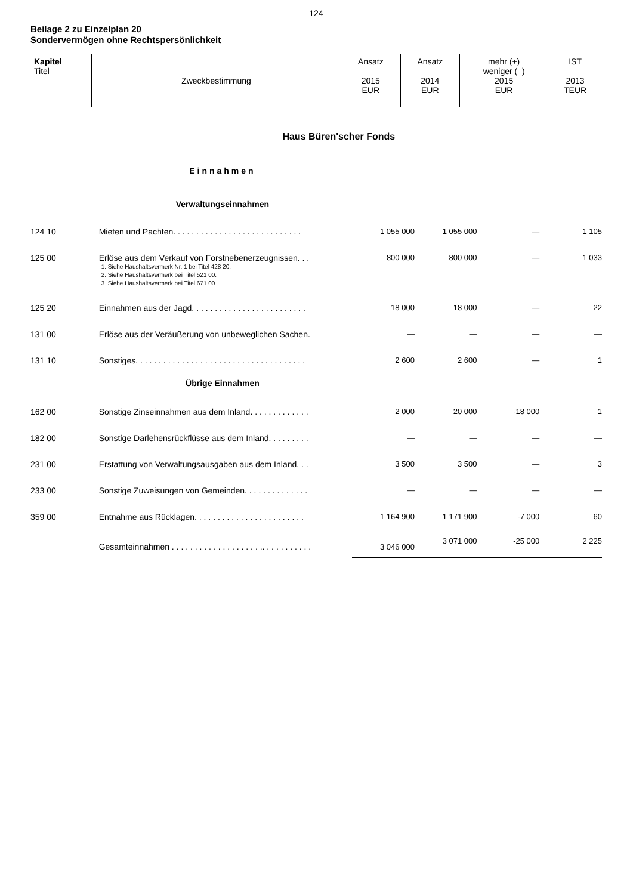124
Beilage 2 zu Einzelplan 20
Sondervermögen ohne Rechtspersönlichkeit
| Kapitel Titel | Zweckbestimmung | Ansatz 2015 EUR | Ansatz 2014 EUR | mehr (+) weniger (–) 2015 EUR | IST 2013 TEUR |
| Haus Büren'scher Fonds | | | | | |
| | Einnahmen | | | | |
| | Verwaltungseinnahmen | | | | |
| 124 10 | Mieten und Pachten. . . . . . . . . . . . . . . . . . . . . . . . . . . . | 1 055 000 | 1 055 000 | — | 1 105 |
| 125 00 | Erlöse aus dem Verkauf von Forstnebenerzeugnissen. . . 1. Siehe Haushaltsvermerk Nr. 1 bei Titel 428 20. 2. Siehe Haushaltsvermerk bei Titel 521 00. 3. Siehe Haushaltsvermerk bei Titel 671 00. | 800 000 | 800 000 | — | 1 033 |
| 125 20 | Einnahmen aus der Jagd. . . . . . . . . . . . . . . . . . . . . . . . . | 18 000 | 18 000 | — | 22 |
| 131 00 | Erlöse aus der Veräußerung von unbeweglichen Sachen. | — | — | — | — |
| 131 10 | Sonstiges. . . . . . . . . . . . . . . . . . . . . . . . . . . . . . . . . . . . . | 2 600 | 2 600 | — | 1 |
| | Übrige Einnahmen | | | | |
| 162 00 | Sonstige Zinseinnahmen aus dem Inland. . . . . . . . . . . . . | 2 000 | 20 000 | -18 000 | 1 |
| 182 00 | Sonstige Darlehensrückflüsse aus dem Inland. . . . . . . . . | — | — | — | — |
| 231 00 | Erstattung von Verwaltungsausgaben aus dem Inland. . . | 3 500 | 3 500 | — | 3 |
| 233 00 | Sonstige Zuweisungen von Gemeinden. . . . . . . . . . . . . . | — | — | — | — |
| 359 00 | Entnahme aus Rücklagen. . . . . . . . . . . . . . . . . . . . . . . . | 1 164 900 | 1 171 900 | -7 000 | 60 |
| | Gesamteinnahmen . . . . . . . . . . . . . . . . . . . .. . . . . . . . . . . | 3 046 000 | 3 071 000 | -25 000 | 2 225 |